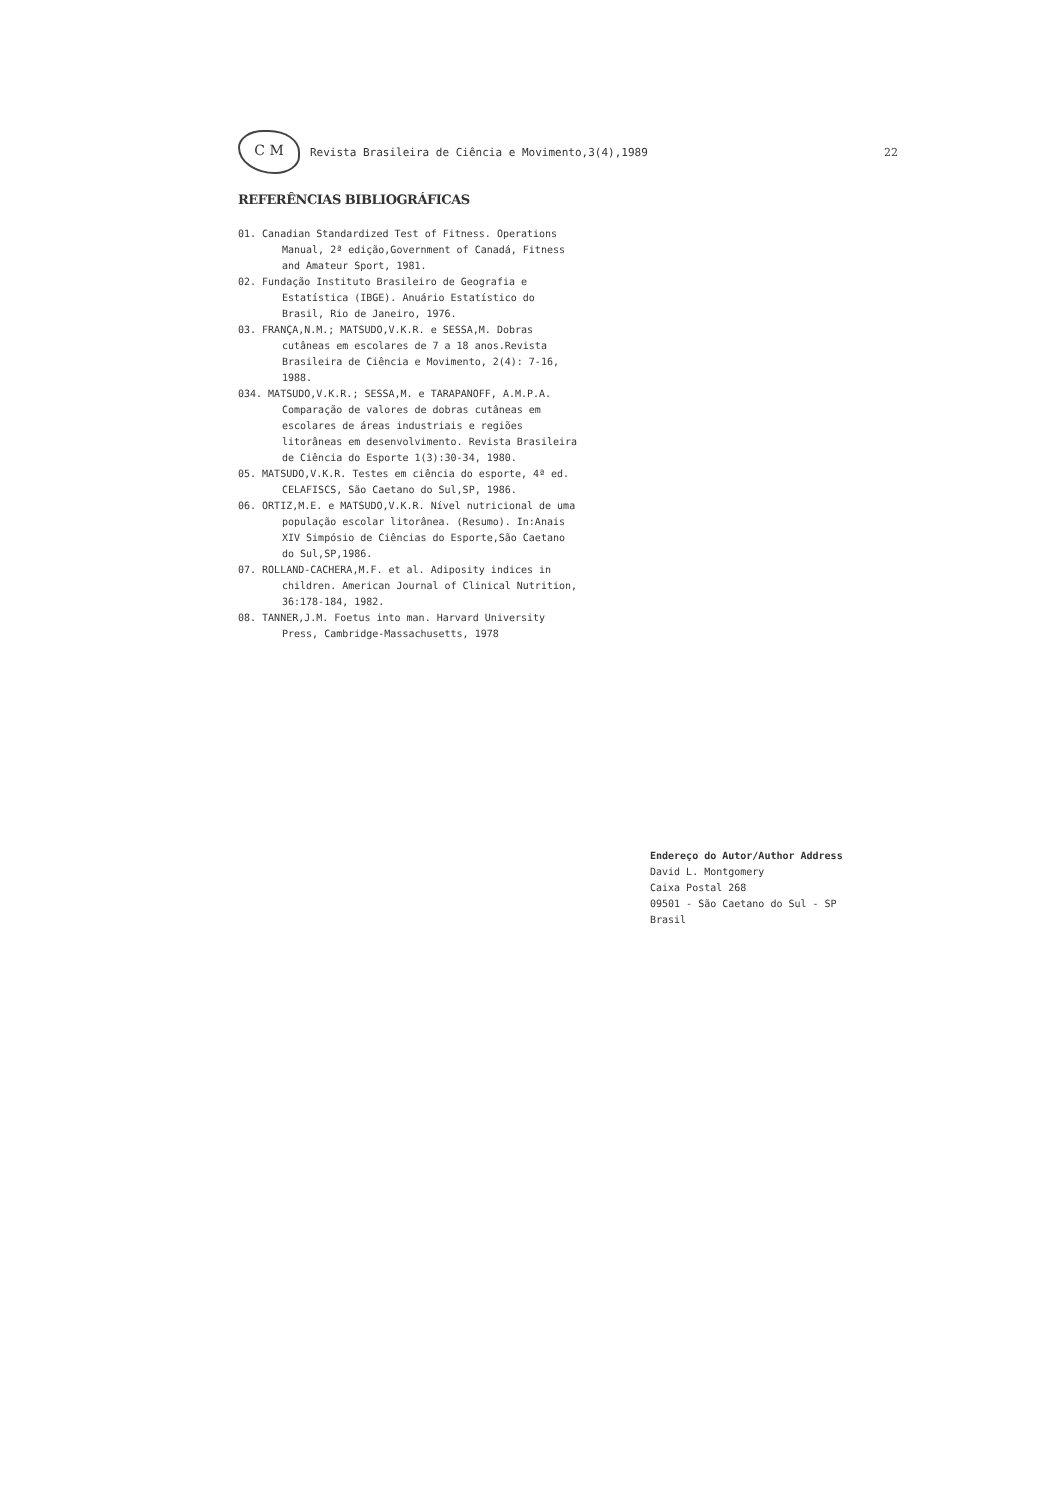C M
Revista Brasileira de Ciência e Movimento,3(4),1989 22
REFERÊNCIAS BIBLIOGRÁFICAS
01. Canadian Standardized Test of Fitness. Operations Manual, 2ª edição,Government of Canadá, Fitness and Amateur Sport, 1981.
02. Fundação Instituto Brasileiro de Geografia e Estatística (IBGE). Anuário Estatístico do Brasil, Rio de Janeiro, 1976.
03. FRANÇA,N.M.; MATSUDO,V.K.R. e SESSA,M. Dobras cutâneas em escolares de 7 a 18 anos.Revista Brasileira de Ciência e Movimento, 2(4): 7-16, 1988.
034. MATSUDO,V.K.R.; SESSA,M. e TARAPANOFF, A.M.P.A. Comparação de valores de dobras cutâneas em escolares de áreas industriais e regiões litorâneas em desenvolvimento. Revista Brasileira de Ciência do Esporte 1(3):30-34, 1980.
05. MATSUDO,V.K.R. Testes em ciência do esporte, 4ª ed. CELAFISCS, São Caetano do Sul,SP, 1986.
06. ORTIZ,M.E. e MATSUDO,V.K.R. Nível nutricional de uma população escolar litorânea. (Resumo). In:Anais XIV Simpósio de Ciências do Esporte,São Caetano do Sul,SP,1986.
07. ROLLAND-CACHERA,M.F. et al. Adiposity indices in children. American Journal of Clinical Nutrition, 36:178-184, 1982.
08. TANNER,J.M. Foetus into man. Harvard University Press, Cambridge-Massachusetts, 1978
Endereço do Autor/Author Address
David L. Montgomery
Caixa Postal 268
09501 - São Caetano do Sul - SP
Brasil